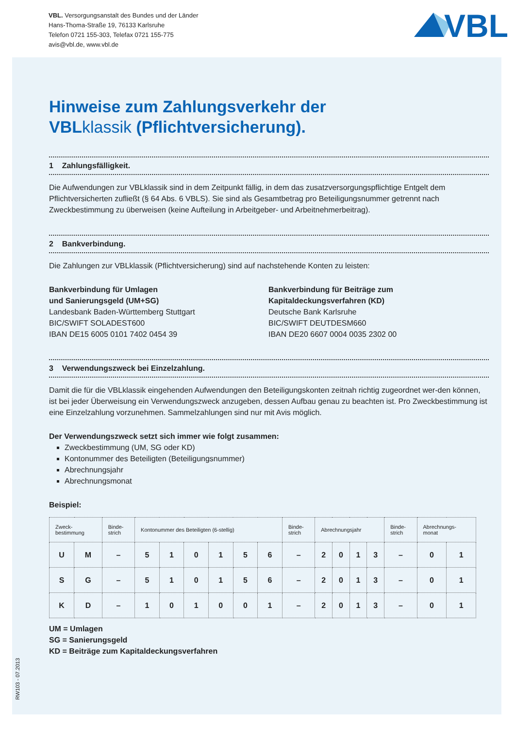VBL. Versorgungsanstalt des Bundes und der Länder
Hans-Thoma-Straße 19, 76133 Karlsruhe
Telefon 0721 155-303, Telefax 0721 155-775
avis@vbl.de, www.vbl.de
VBL
Hinweise zum Zahlungsverkehr der
VBLklassik (Pflichtversicherung).
1 Zahlungsfälligkeit.
Die Aufwendungen zur VBLklassik sind in dem Zeitpunkt fällig, in dem das zusatzversorgungspflichtige Entgelt dem Pflichtversicherten zufließt (§ 64 Abs. 6 VBLS). Sie sind als Gesamtbetrag pro Beteiligungsnummer getrennt nach Zweckbestimmung zu überweisen (keine Aufteilung in Arbeitgeber- und Arbeitnehmerbeitrag).
2 Bankverbindung.
Die Zahlungen zur VBLklassik (Pflichtversicherung) sind auf nachstehende Konten zu leisten:
Bankverbindung für Umlagen
und Sanierungsgeld (UM+SG)
Landesbank Baden-Württemberg Stuttgart
BIC/SWIFT SOLADEST600
IBAN DE15 6005 0101 7402 0454 39
Bankverbindung für Beiträge zum
Kapitaldeckungsverfahren (KD)
Deutsche Bank Karlsruhe
BIC/SWIFT DEUTDESM660
IBAN DE20 6607 0004 0035 2302 00
3 Verwendungszweck bei Einzelzahlung.
Damit die für die VBLklassik eingehenden Aufwendungen den Beteiligungskonten zeitnah richtig zugeordnet wer-den können, ist bei jeder Überweisung ein Verwendungszweck anzugeben, dessen Aufbau genau zu beachten ist. Pro Zweckbestimmung ist eine Einzelzahlung vorzunehmen. Sammelzahlungen sind nur mit Avis möglich.
Der Verwendungszweck setzt sich immer wie folgt zusammen:
Zweckbestimmung (UM, SG oder KD)
Kontonummer des Beteiligten (Beteiligungsnummer)
Abrechnungsjahr
Abrechnungsmonat
Beispiel:
| Zweck- bestimmung | | Binde- strich | Kontonummer des Beteiligten (6-stellig) | | | | | | Binde- strich | Abrechnungsjahr | | | | Binde- strich | Abrechnungs- monat | |
| --- | --- | --- | --- | --- | --- | --- | --- | --- | --- | --- | --- | --- | --- | --- | --- | --- |
| U | M | – | 5 | 1 | 0 | 1 | 5 | 6 | – | 2 | 0 | 1 | 3 | – | 0 | 1 |
| S | G | – | 5 | 1 | 0 | 1 | 5 | 6 | – | 2 | 0 | 1 | 3 | – | 0 | 1 |
| K | D | – | 1 | 0 | 1 | 0 | 0 | 1 | – | 2 | 0 | 1 | 3 | – | 0 | 1 |
UM = Umlagen
SG = Sanierungsgeld
KD = Beiträge zum Kapitaldeckungsverfahren
RW103 - 07.2013